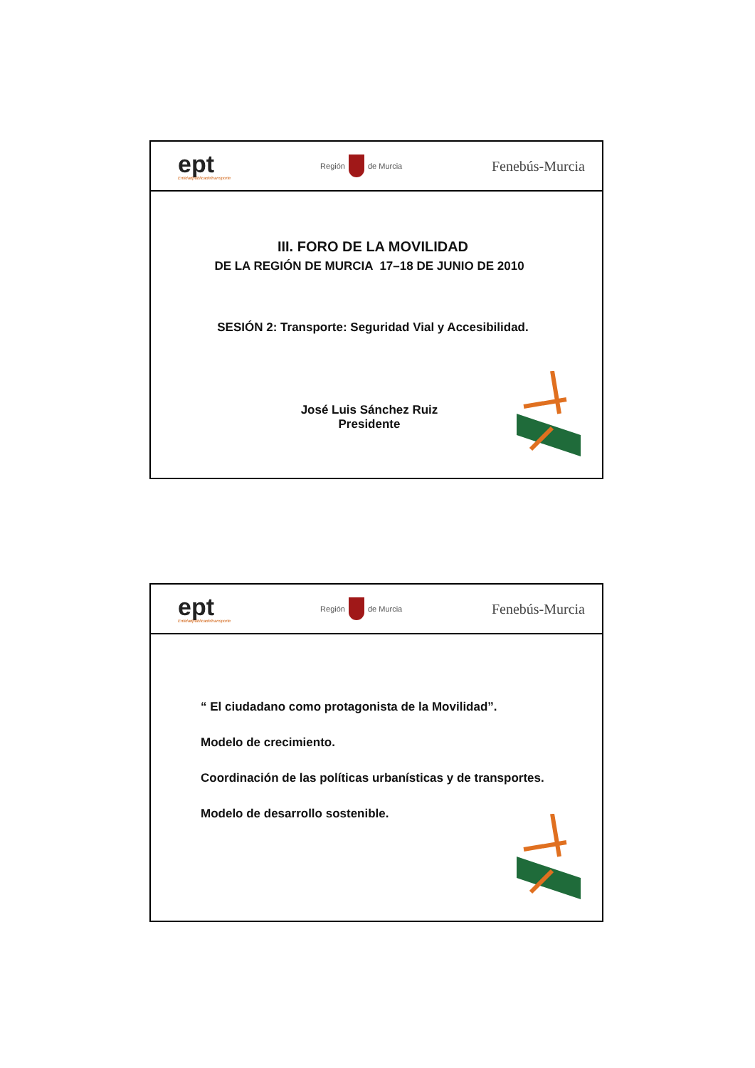ept
Entidadpúblicadeltransporte
Región
de Murcia
Fenebús-Murcia
III. FORO DE LA MOVILIDAD
DE LA REGIÓN DE MURCIA 17–18 DE JUNIO DE 2010
SESIÓN 2: Transporte: Seguridad Vial y Accesibilidad.
José Luis Sánchez Ruiz
Presidente
ept
Entidadpúblicadeltransporte
Región
de Murcia
Fenebús-Murcia
“ El ciudadano como protagonista de la Movilidad”.
Modelo de crecimiento.
Coordinación de las políticas urbanísticas y de transportes.
Modelo de desarrollo sostenible.